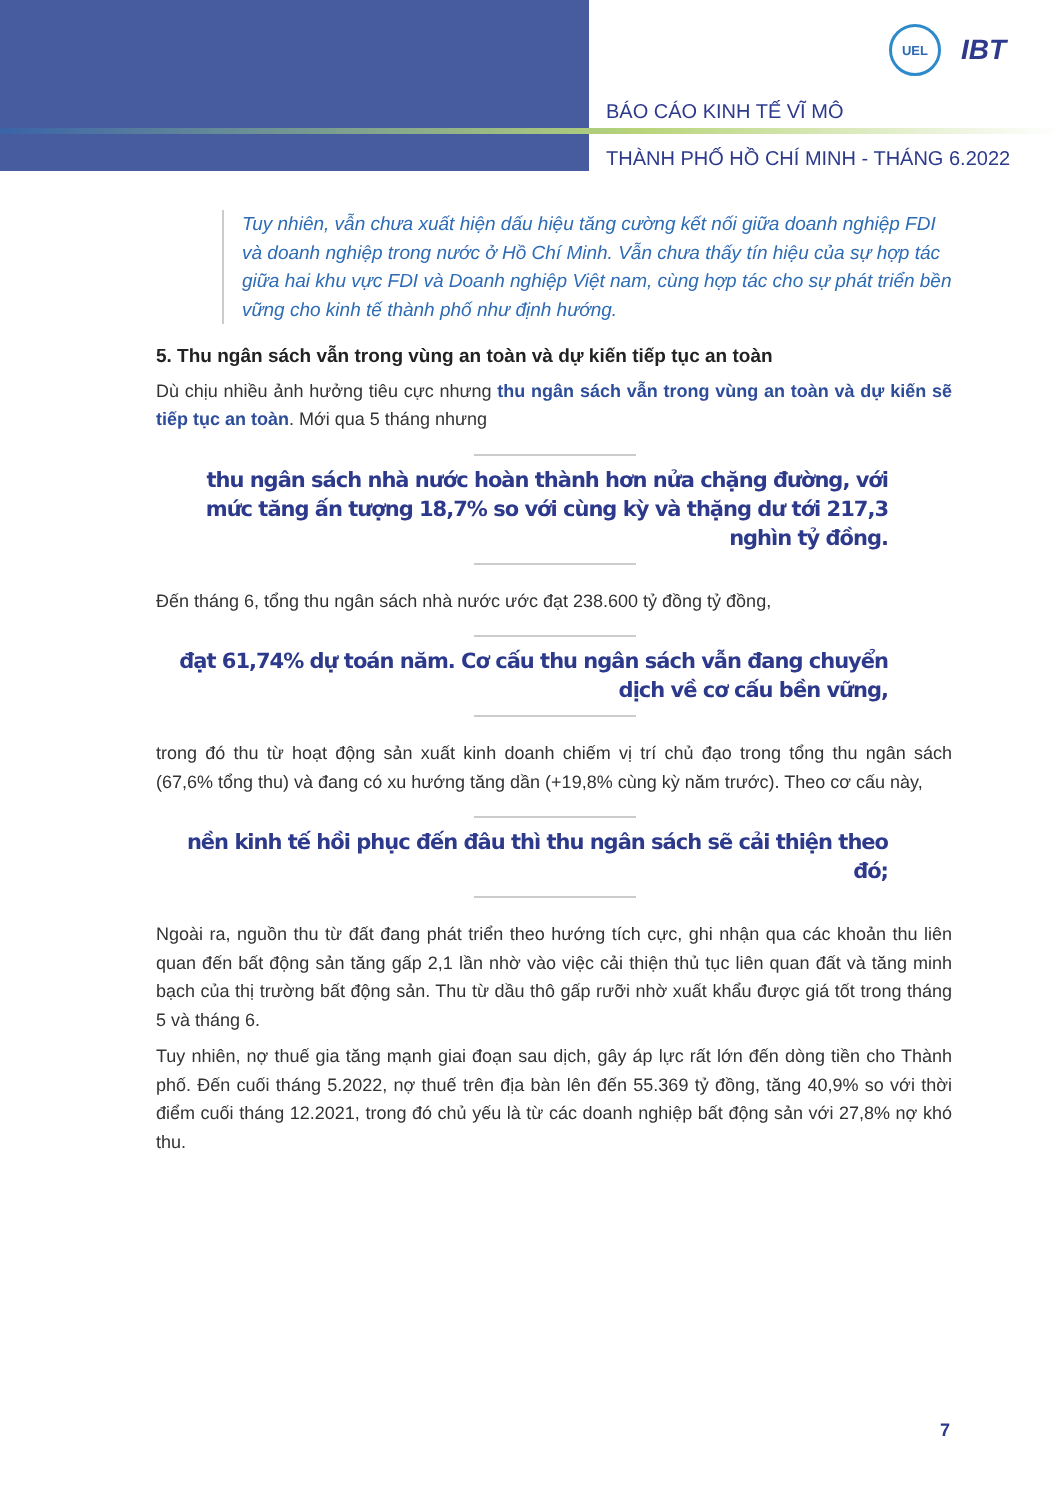UEL
IBT
BÁO CÁO KINH TẾ VĨ MÔ
THÀNH PHỐ HỒ CHÍ MINH - THÁNG 6.2022
Tuy nhiên, vẫn chưa xuất hiện dấu hiệu tăng cường kết nối giữa doanh nghiệp FDI và doanh nghiệp trong nước ở Hồ Chí Minh. Vẫn chưa thấy tín hiệu của sự hợp tác giữa hai khu vực FDI và Doanh nghiệp Việt nam, cùng hợp tác cho sự phát triển bền vững cho kinh tế thành phố như định hướng.
5. Thu ngân sách vẫn trong vùng an toàn và dự kiến tiếp tục an toàn
Dù chịu nhiều ảnh hưởng tiêu cực nhưng thu ngân sách vẫn trong vùng an toàn và dự kiến sẽ tiếp tục an toàn. Mới qua 5 tháng nhưng
thu ngân sách nhà nước hoàn thành hơn nửa chặng đường, với mức tăng ấn tượng 18,7% so với cùng kỳ và thặng dư tới 217,3 nghìn tỷ đồng.
Đến tháng 6, tổng thu ngân sách nhà nước ước đạt 238.600 tỷ đồng tỷ đồng,
đạt 61,74% dự toán năm. Cơ cấu thu ngân sách vẫn đang chuyển dịch về cơ cấu bền vững,
trong đó thu từ hoạt động sản xuất kinh doanh chiếm vị trí chủ đạo trong tổng thu ngân sách (67,6% tổng thu) và đang có xu hướng tăng dần (+19,8% cùng kỳ năm trước). Theo cơ cấu này,
nền kinh tế hồi phục đến đâu thì thu ngân sách sẽ cải thiện theo đó;
Ngoài ra, nguồn thu từ đất đang phát triển theo hướng tích cực, ghi nhận qua các khoản thu liên quan đến bất động sản tăng gấp 2,1 lần nhờ vào việc cải thiện thủ tục liên quan đất và tăng minh bạch của thị trường bất động sản. Thu từ dầu thô gấp rưỡi nhờ xuất khẩu được giá tốt trong tháng 5 và tháng 6.
Tuy nhiên, nợ thuế gia tăng mạnh giai đoạn sau dịch, gây áp lực rất lớn đến dòng tiền cho Thành phố. Đến cuối tháng 5.2022, nợ thuế trên địa bàn lên đến 55.369 tỷ đồng, tăng 40,9% so với thời điểm cuối tháng 12.2021, trong đó chủ yếu là từ các doanh nghiệp bất động sản với 27,8% nợ khó thu.
7